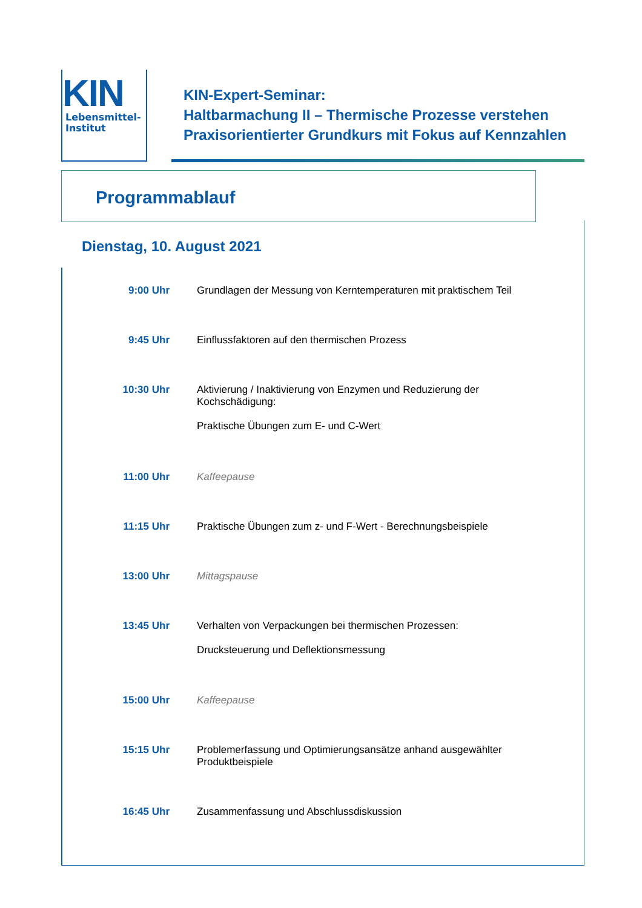KIN
Lebensmittel-
Institut
KIN-Expert-Seminar:
Haltbarmachung II – Thermische Prozesse verstehen
Praxisorientierter Grundkurs mit Fokus auf Kennzahlen
Programmablauf
Dienstag, 10. August 2021
| 9:00 Uhr | Grundlagen der Messung von Kerntemperaturen mit praktischem Teil |
| 9:45 Uhr | Einflussfaktoren auf den thermischen Prozess |
| 10:30 Uhr | Aktivierung / Inaktivierung von Enzymen und Reduzierung der Kochschädigung: Praktische Übungen zum E- und C-Wert |
| 11:00 Uhr | Kaffeepause |
| 11:15 Uhr | Praktische Übungen zum z- und F-Wert - Berechnungsbeispiele |
| 13:00 Uhr | Mittagspause |
| 13:45 Uhr | Verhalten von Verpackungen bei thermischen Prozessen: Drucksteuerung und Deflektionsmessung |
| 15:00 Uhr | Kaffeepause |
| 15:15 Uhr | Problemerfassung und Optimierungsansätze anhand ausgewählter Produktbeispiele |
| 16:45 Uhr | Zusammenfassung und Abschlussdiskussion |